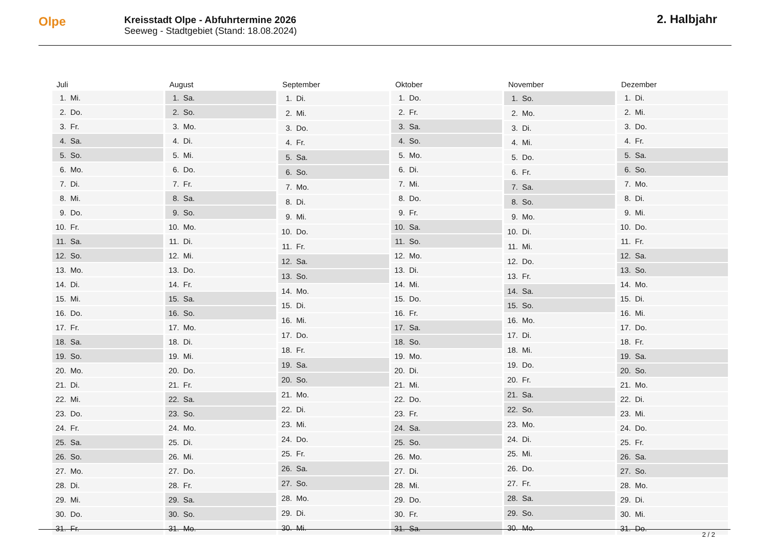Olpe
Kreisstadt Olpe - Abfuhrtermine 2026
Seeweg - Stadtgebiet (Stand: 18.08.2024)
2. Halbjahr
| Juli | |
| --- | --- |
| 1. | Mi. |
| 2. | Do. |
| 3. | Fr. |
| 4. | Sa. |
| 5. | So. |
| 6. | Mo. |
| 7. | Di. |
| 8. | Mi. |
| 9. | Do. |
| 10. | Fr. |
| 11. | Sa. |
| 12. | So. |
| 13. | Mo. |
| 14. | Di. |
| 15. | Mi. |
| 16. | Do. |
| 17. | Fr. |
| 18. | Sa. |
| 19. | So. |
| 20. | Mo. |
| 21. | Di. |
| 22. | Mi. |
| 23. | Do. |
| 24. | Fr. |
| 25. | Sa. |
| 26. | So. |
| 27. | Mo. |
| 28. | Di. |
| 29. | Mi. |
| 30. | Do. |
| 31. | Fr. |
| August | |
| --- | --- |
| 1. | Sa. |
| 2. | So. |
| 3. | Mo. |
| 4. | Di. |
| 5. | Mi. |
| 6. | Do. |
| 7. | Fr. |
| 8. | Sa. |
| 9. | So. |
| 10. | Mo. |
| 11. | Di. |
| 12. | Mi. |
| 13. | Do. |
| 14. | Fr. |
| 15. | Sa. |
| 16. | So. |
| 17. | Mo. |
| 18. | Di. |
| 19. | Mi. |
| 20. | Do. |
| 21. | Fr. |
| 22. | Sa. |
| 23. | So. |
| 24. | Mo. |
| 25. | Di. |
| 26. | Mi. |
| 27. | Do. |
| 28. | Fr. |
| 29. | Sa. |
| 30. | So. |
| 31. | Mo. |
| September | |
| --- | --- |
| 1. | Di. |
| 2. | Mi. |
| 3. | Do. |
| 4. | Fr. |
| 5. | Sa. |
| 6. | So. |
| 7. | Mo. |
| 8. | Di. |
| 9. | Mi. |
| 10. | Do. |
| 11. | Fr. |
| 12. | Sa. |
| 13. | So. |
| 14. | Mo. |
| 15. | Di. |
| 16. | Mi. |
| 17. | Do. |
| 18. | Fr. |
| 19. | Sa. |
| 20. | So. |
| 21. | Mo. |
| 22. | Di. |
| 23. | Mi. |
| 24. | Do. |
| 25. | Fr. |
| 26. | Sa. |
| 27. | So. |
| 28. | Mo. |
| 29. | Di. |
| 30. | Mi. |
| Oktober | |
| --- | --- |
| 1. | Do. |
| 2. | Fr. |
| 3. | Sa. |
| 4. | So. |
| 5. | Mo. |
| 6. | Di. |
| 7. | Mi. |
| 8. | Do. |
| 9. | Fr. |
| 10. | Sa. |
| 11. | So. |
| 12. | Mo. |
| 13. | Di. |
| 14. | Mi. |
| 15. | Do. |
| 16. | Fr. |
| 17. | Sa. |
| 18. | So. |
| 19. | Mo. |
| 20. | Di. |
| 21. | Mi. |
| 22. | Do. |
| 23. | Fr. |
| 24. | Sa. |
| 25. | So. |
| 26. | Mo. |
| 27. | Di. |
| 28. | Mi. |
| 29. | Do. |
| 30. | Fr. |
| 31. | Sa. |
| November | |
| --- | --- |
| 1. | So. |
| 2. | Mo. |
| 3. | Di. |
| 4. | Mi. |
| 5. | Do. |
| 6. | Fr. |
| 7. | Sa. |
| 8. | So. |
| 9. | Mo. |
| 10. | Di. |
| 11. | Mi. |
| 12. | Do. |
| 13. | Fr. |
| 14. | Sa. |
| 15. | So. |
| 16. | Mo. |
| 17. | Di. |
| 18. | Mi. |
| 19. | Do. |
| 20. | Fr. |
| 21. | Sa. |
| 22. | So. |
| 23. | Mo. |
| 24. | Di. |
| 25. | Mi. |
| 26. | Do. |
| 27. | Fr. |
| 28. | Sa. |
| 29. | So. |
| 30. | Mo. |
| Dezember | |
| --- | --- |
| 1. | Di. |
| 2. | Mi. |
| 3. | Do. |
| 4. | Fr. |
| 5. | Sa. |
| 6. | So. |
| 7. | Mo. |
| 8. | Di. |
| 9. | Mi. |
| 10. | Do. |
| 11. | Fr. |
| 12. | Sa. |
| 13. | So. |
| 14. | Mo. |
| 15. | Di. |
| 16. | Mi. |
| 17. | Do. |
| 18. | Fr. |
| 19. | Sa. |
| 20. | So. |
| 21. | Mo. |
| 22. | Di. |
| 23. | Mi. |
| 24. | Do. |
| 25. | Fr. |
| 26. | Sa. |
| 27. | So. |
| 28. | Mo. |
| 29. | Di. |
| 30. | Mi. |
| 31. | Do. |
2 / 2